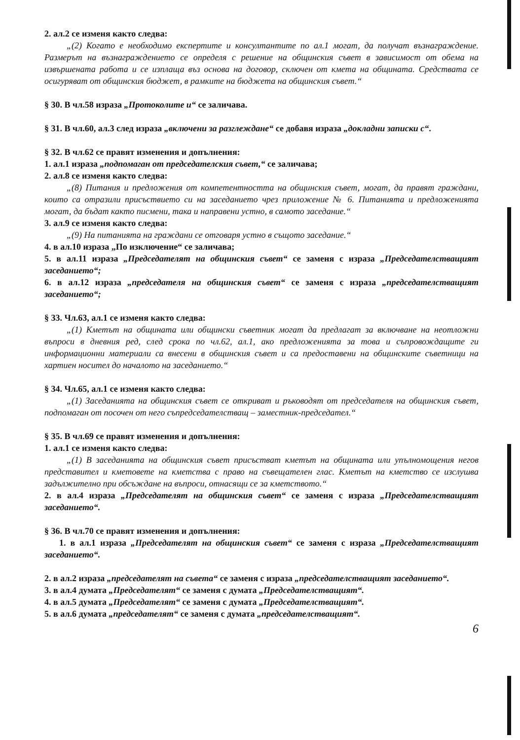2. ал.2 се изменя както следва:
„(2) Когато е необходимо експертите и консултантите по ал.1 могат, да получат възнаграждение. Размерът на възнаграждението се определя с решение на общинския съвет в зависимост от обема на извършената работа и се изплаща въз основа на договор, сключен от кмета на общината. Средствата се осигуряват от общинския бюджет, в рамките на бюджета на общинския съвет.“
§ 30. В чл.58 израза „Протоколите и“ се заличава.
§ 31. В чл.60, ал.3 след израза „включени за разглеждане“ се добавя израза „докладни записки с“.
§ 32. В чл.62 се правят изменения и допълнения:
1. ал.1 израза „подпомаган от председателския съвет,“ се заличава;
2. ал.8 се изменя както следва:
„(8) Питания и предложения от компетентността на общинския съвет, могат, да правят граждани, които са отразили присъствието си на заседанието чрез приложение № 6. Питанията и предложенията могат, да бъдат както писмени, така и направени устно, в самото заседание.“
3. ал.9 се изменя както следва:
„(9) На питанията на граждани се отговаря устно в същото заседание.“
4. в ал.10 израза „По изключение“ се заличава;
5. в ал.11 израза „Председателят на общинския съвет“ се заменя с израза „Председателстващият заседанието“;
6. в ал.12 израза „председателя на общинския съвет“ се заменя с израза „председателстващият заседанието“;
§ 33. Чл.63, ал.1 се изменя както следва:
„(1) Кметът на общината или общински съветник могат да предлагат за включване на неотложни въпроси в дневния ред, след срока по чл.62, ал.1, ако предложенията за това и съпровождащите ги информационни материали са внесени в общинския съвет и са предоставени на общинските съветници на хартиен носител до началото на заседанието.“
§ 34. Чл.65, ал.1 се изменя както следва:
„(1) Заседанията на общинския съвет се откриват и ръководят от председателя на общинския съвет, подпомаган от посочен от него съпредседателстващ – заместник-председател.“
§ 35. В чл.69 се правят изменения и допълнения:
1. ал.1 се изменя както следва:
„(1) В заседанията на общинския съвет присъстват кметът на общината или упълномощения негов представител и кметовете на кметства с право на съвещателен глас. Кметът на кметство се изслушва задължително при обсъждане на въпроси, отнасящи се за кметството.“
2. в ал.4 израза „Председателят на общинския съвет“ се заменя с израза „Председателстващият заседанието“.
§ 36. В чл.70 се правят изменения и допълнения:
1. в ал.1 израза „Председателят на общинския съвет“ се заменя с израза „Председателстващият заседанието“.
2. в ал.2 израза „председателят на съвета“ се заменя с израза „председателстващият заседанието“.
3. в ал.4 думата „Председателят“ се заменя с думата „Председателстващият“.
4. в ал.5 думата „Председателят“ се заменя с думата „Председателстващият“.
5. в ал.6 думата „председателят“ се заменя с думата „председателстващият“.
6